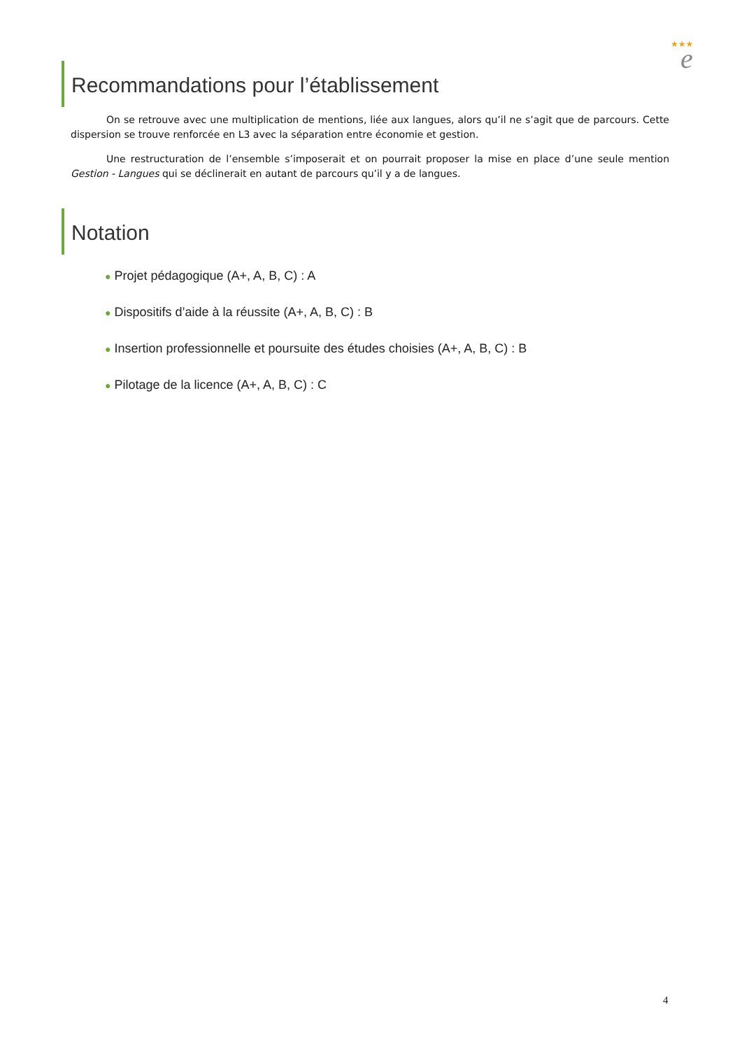★★★
e
Recommandations pour l’établissement
On se retrouve avec une multiplication de mentions, liée aux langues, alors qu’il ne s’agit que de parcours. Cette dispersion se trouve renforcée en L3 avec la séparation entre économie et gestion.
Une restructuration de l’ensemble s’imposerait et on pourrait proposer la mise en place d’une seule mention Gestion - Langues qui se déclinerait en autant de parcours qu’il y a de langues.
Notation
● Projet pédagogique (A+, A, B, C) : A
● Dispositifs d’aide à la réussite (A+, A, B, C) : B
● Insertion professionnelle et poursuite des études choisies (A+, A, B, C) : B
● Pilotage de la licence (A+, A, B, C) : C
4